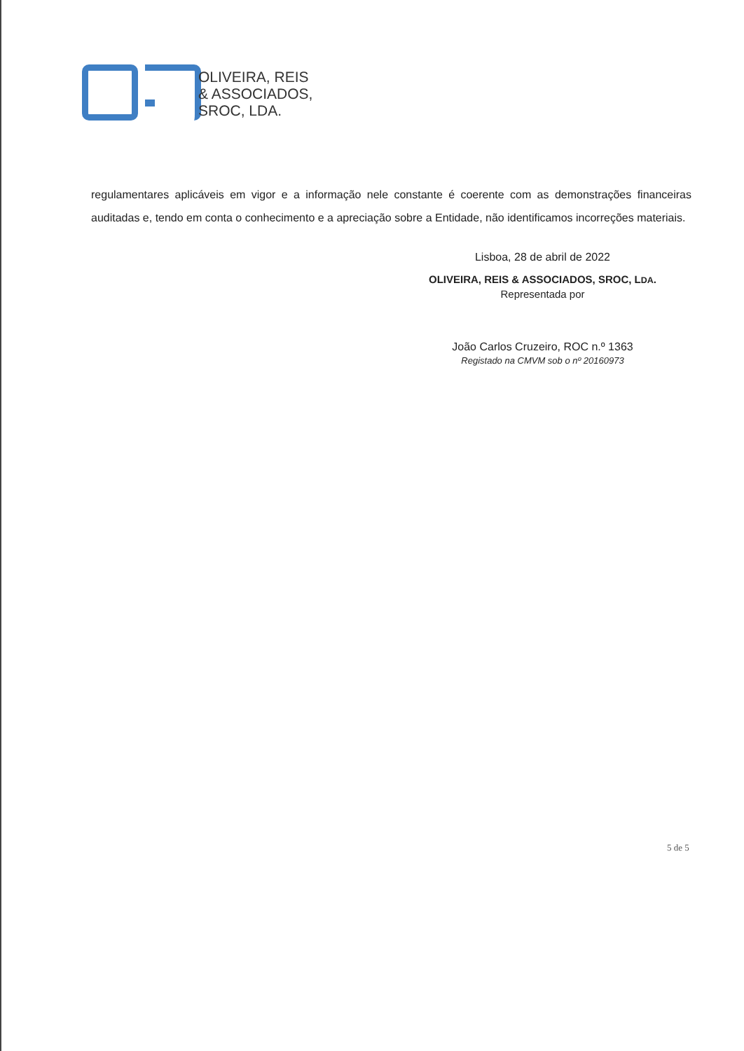OLIVEIRA, REIS
& ASSOCIADOS,
SROC, LDA.
regulamentares aplicáveis em vigor e a informação nele constante é coerente com as demonstrações financeiras auditadas e, tendo em conta o conhecimento e a apreciação sobre a Entidade, não identificamos incorreções materiais.
Lisboa, 28 de abril de 2022
OLIVEIRA, REIS & ASSOCIADOS, SROC, LDA.
Representada por
João Carlos Cruzeiro, ROC n.º 1363
Registado na CMVM sob o nº 20160973
5 de 5